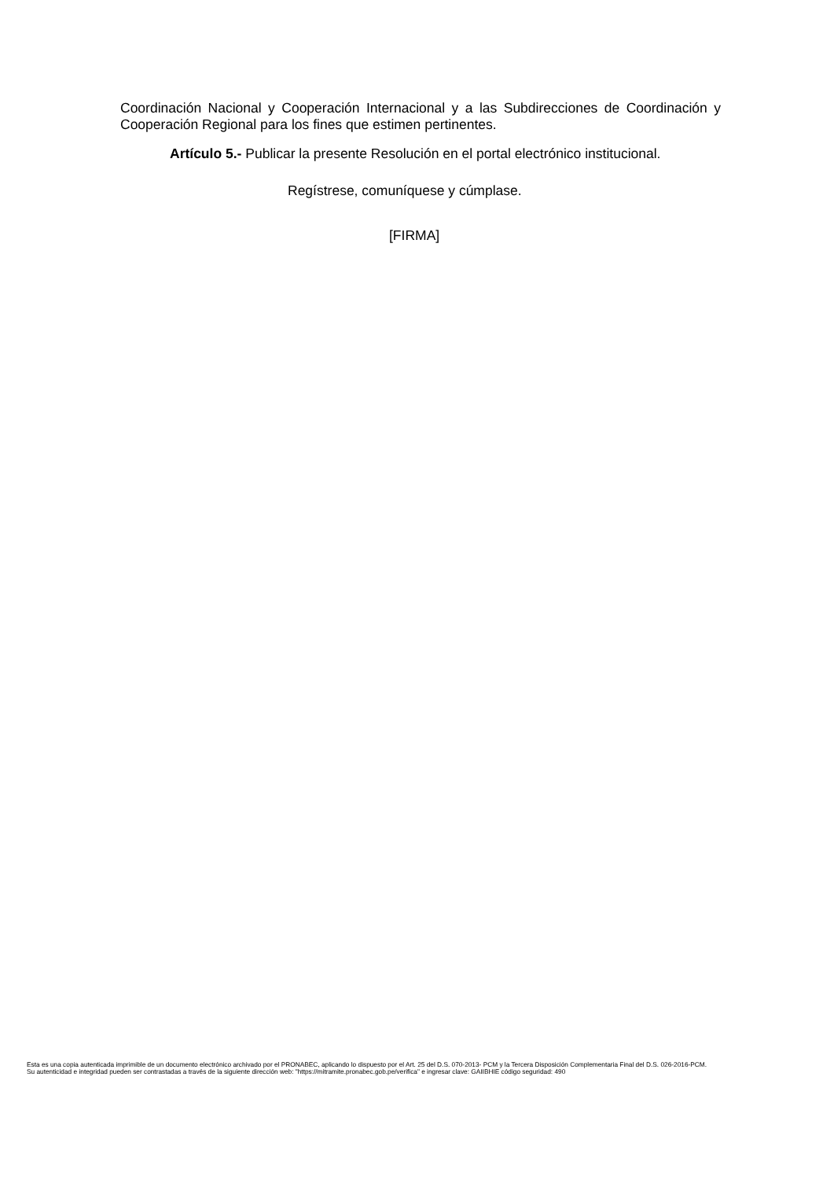Coordinación Nacional y Cooperación Internacional y a las Subdirecciones de Coordinación y Cooperación Regional para los fines que estimen pertinentes.
Artículo 5.- Publicar la presente Resolución en el portal electrónico institucional.
Regístrese, comuníquese y cúmplase.
[FIRMA]
Esta es una copia autenticada imprimible de un documento electrónico archivado por el PRONABEC, aplicando lo dispuesto por el Art. 25 del D.S. 070-2013- PCM y la Tercera Disposición Complementaria Final del D.S. 026-2016-PCM.
Su autenticidad e integridad pueden ser contrastadas a través de la siguiente dirección web: "https://mitramite.pronabec.gob.pe/verifica" e ingresar clave: GAIIBHIE código seguridad: 490